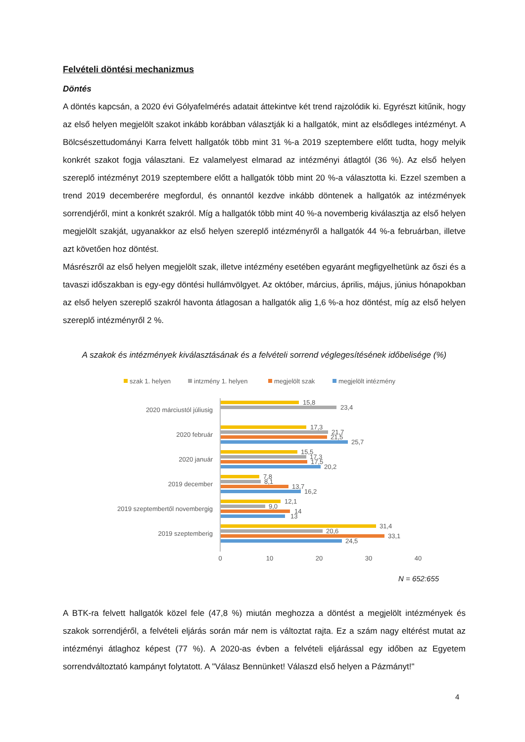Felvételi döntési mechanizmus
Döntés
A döntés kapcsán, a 2020 évi Gólyafelmérés adatait áttekintve két trend rajzolódik ki. Egyrészt kitűnik, hogy az első helyen megjelölt szakot inkább korábban választják ki a hallgatók, mint az elsődleges intézményt. A Bölcsészettudományi Karra felvett hallgatók több mint 31 %-a 2019 szeptembere előtt tudta, hogy melyik konkrét szakot fogja választani. Ez valamelyest elmarad az intézményi átlagtól (36 %). Az első helyen szereplő intézményt 2019 szeptembere előtt a hallgatók több mint 20 %-a választotta ki. Ezzel szemben a trend 2019 decemberére megfordul, és onnantól kezdve inkább döntenek a hallgatók az intézmények sorrendjéről, mint a konkrét szakról. Míg a hallgatók több mint 40 %-a novemberig kiválasztja az első helyen megjelölt szakját, ugyanakkor az első helyen szereplő intézményről a hallgatók 44 %-a februárban, illetve azt követően hoz döntést.
Másrészről az első helyen megjelölt szak, illetve intézmény esetében egyaránt megfigyelhetünk az őszi és a tavaszi időszakban is egy-egy döntési hullámvölgyet. Az október, március, április, május, június hónapokban az első helyen szereplő szakról havonta átlagosan a hallgatók alig 1,6 %-a hoz döntést, míg az első helyen szereplő intézményről 2 %.
A szakok és intézmények kiválasztásának és a felvételi sorrend véglegesítésének időbelisége (%)
szak 1. helyen
intzmény 1. helyen
megjelölt szak
megjelölt intézmény
2020 márciustól júliusig
2020 február
2020 január
2019 december
2019 szeptembertől novembergig
2019 szeptemberig
15,8
23,4
17,3
21,7
21,5
25,7
15,5
17,3
17,5
20,2
7,8
8,1
13,7
16,2
12,1
9,0
14
13
31,4
20,6
33,1
24,5
0
10
20
30
40
N = 652:655
A BTK-ra felvett hallgatók közel fele (47,8 %) miután meghozza a döntést a megjelölt intézmények és szakok sorrendjéről, a felvételi eljárás során már nem is változtat rajta. Ez a szám nagy eltérést mutat az intézményi átlaghoz képest (77 %). A 2020-as évben a felvételi eljárással egy időben az Egyetem sorrendváltoztató kampányt folytatott. A "Válasz Bennünket! Válaszd első helyen a Pázmányt!"
4